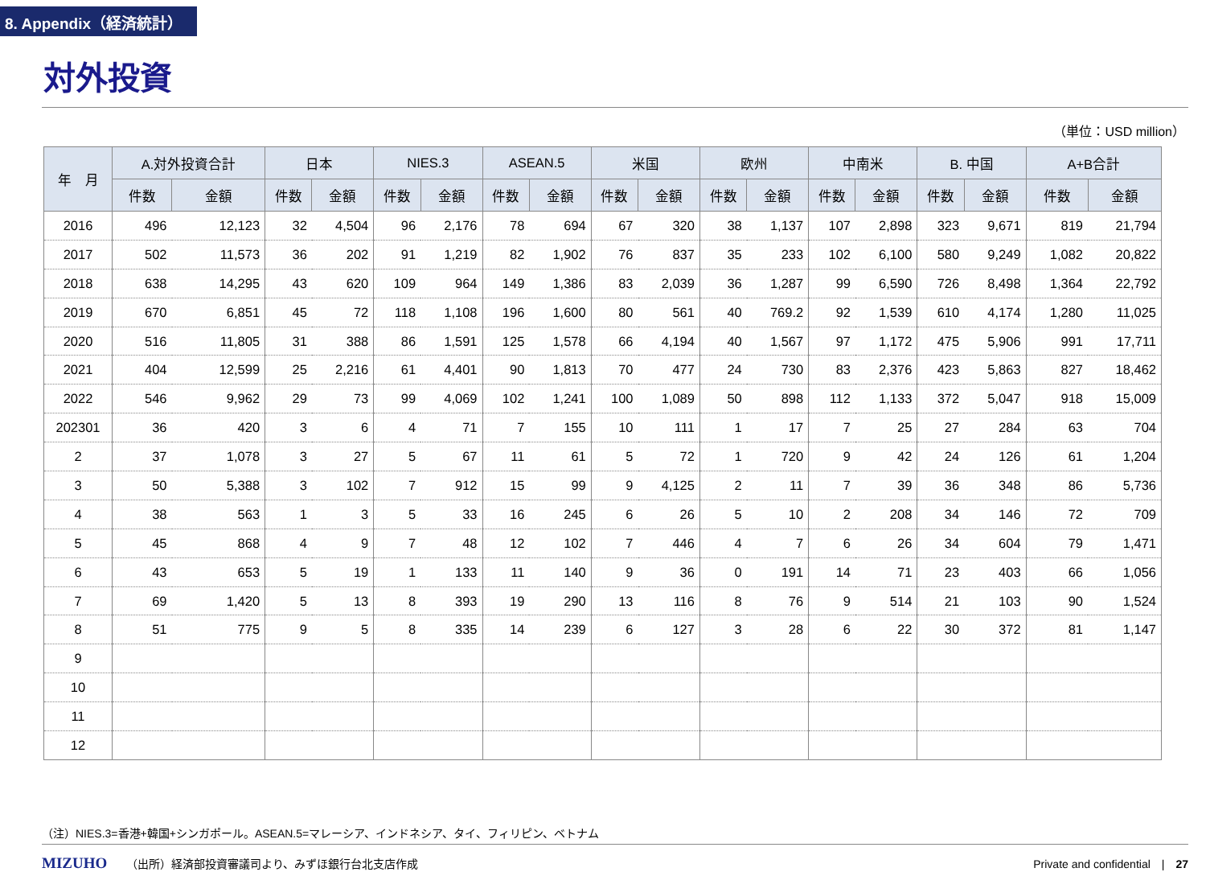8. Appendix（経済統計）
対外投資
（単位：USD million）
| 年 月 | A.対外投資合計 | | 日本 | | NIES.3 | | ASEAN.5 | | 米国 | | 欧州 | | 中南米 | | B. 中国 | | A+B合計 | |
| --- | --- | --- | --- | --- | --- | --- | --- | --- | --- | --- | --- | --- | --- | --- | --- | --- | --- | --- |
| | 件数 | 金額 | 件数 | 金額 | 件数 | 金額 | 件数 | 金額 | 件数 | 金額 | 件数 | 金額 | 件数 | 金額 | 件数 | 金額 | 件数 | 金額 |
| 2016 | 496 | 12,123 | 32 | 4,504 | 96 | 2,176 | 78 | 694 | 67 | 320 | 38 | 1,137 | 107 | 2,898 | 323 | 9,671 | 819 | 21,794 |
| 2017 | 502 | 11,573 | 36 | 202 | 91 | 1,219 | 82 | 1,902 | 76 | 837 | 35 | 233 | 102 | 6,100 | 580 | 9,249 | 1,082 | 20,822 |
| 2018 | 638 | 14,295 | 43 | 620 | 109 | 964 | 149 | 1,386 | 83 | 2,039 | 36 | 1,287 | 99 | 6,590 | 726 | 8,498 | 1,364 | 22,792 |
| 2019 | 670 | 6,851 | 45 | 72 | 118 | 1,108 | 196 | 1,600 | 80 | 561 | 40 | 769.2 | 92 | 1,539 | 610 | 4,174 | 1,280 | 11,025 |
| 2020 | 516 | 11,805 | 31 | 388 | 86 | 1,591 | 125 | 1,578 | 66 | 4,194 | 40 | 1,567 | 97 | 1,172 | 475 | 5,906 | 991 | 17,711 |
| 2021 | 404 | 12,599 | 25 | 2,216 | 61 | 4,401 | 90 | 1,813 | 70 | 477 | 24 | 730 | 83 | 2,376 | 423 | 5,863 | 827 | 18,462 |
| 2022 | 546 | 9,962 | 29 | 73 | 99 | 4,069 | 102 | 1,241 | 100 | 1,089 | 50 | 898 | 112 | 1,133 | 372 | 5,047 | 918 | 15,009 |
| 202301 | 36 | 420 | 3 | 6 | 4 | 71 | 7 | 155 | 10 | 111 | 1 | 17 | 7 | 25 | 27 | 284 | 63 | 704 |
| 2 | 37 | 1,078 | 3 | 27 | 5 | 67 | 11 | 61 | 5 | 72 | 1 | 720 | 9 | 42 | 24 | 126 | 61 | 1,204 |
| 3 | 50 | 5,388 | 3 | 102 | 7 | 912 | 15 | 99 | 9 | 4,125 | 2 | 11 | 7 | 39 | 36 | 348 | 86 | 5,736 |
| 4 | 38 | 563 | 1 | 3 | 5 | 33 | 16 | 245 | 6 | 26 | 5 | 10 | 2 | 208 | 34 | 146 | 72 | 709 |
| 5 | 45 | 868 | 4 | 9 | 7 | 48 | 12 | 102 | 7 | 446 | 4 | 7 | 6 | 26 | 34 | 604 | 79 | 1,471 |
| 6 | 43 | 653 | 5 | 19 | 1 | 133 | 11 | 140 | 9 | 36 | 0 | 191 | 14 | 71 | 23 | 403 | 66 | 1,056 |
| 7 | 69 | 1,420 | 5 | 13 | 8 | 393 | 19 | 290 | 13 | 116 | 8 | 76 | 9 | 514 | 21 | 103 | 90 | 1,524 |
| 8 | 51 | 775 | 9 | 5 | 8 | 335 | 14 | 239 | 6 | 127 | 3 | 28 | 6 | 22 | 30 | 372 | 81 | 1,147 |
| 9 | | | | | | | | | | | | | | | | | | |
| 10 | | | | | | | | | | | | | | | | | | |
| 11 | | | | | | | | | | | | | | | | | | |
| 12 | | | | | | | | | | | | | | | | | | |
（注）NIES.3=香港+韓国+シンガポール。ASEAN.5=マレーシア、インドネシア、タイ、フィリピン、ベトナム
MIZUHO （出所）経済部投資審議司より、みずほ銀行台北支店作成 Private and confidential　|　27